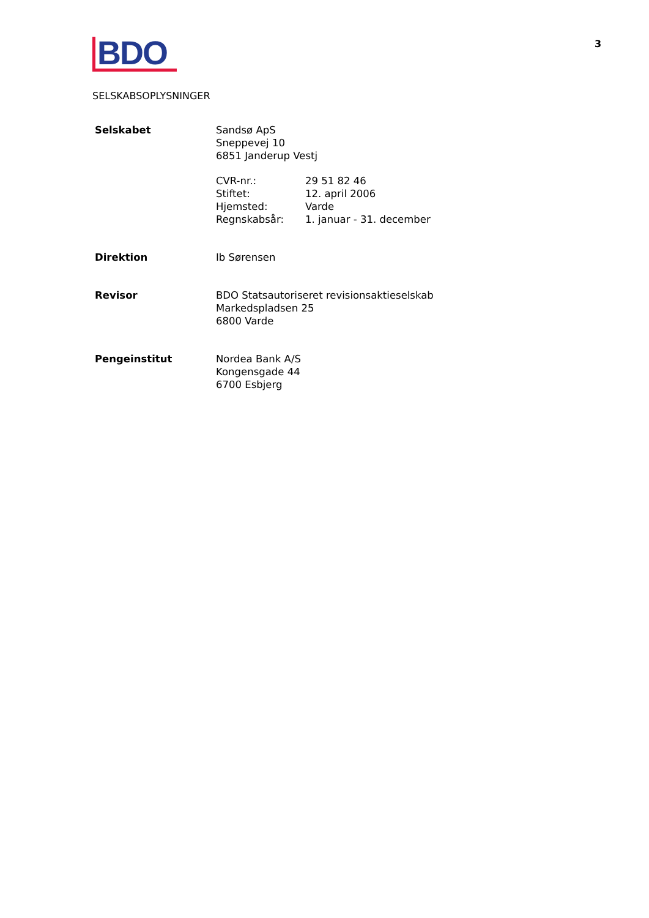3
BDO
SELSKABSOPLYSNINGER
Selskabet Sandsø ApS
Sneppevej 10
6851 Janderup Vestj
CVR-nr.:
Stiftet:
Hjemsted:
Regnskabsår:
29 51 82 46
12. april 2006
Varde
1. januar - 31. december
Direktion Ib Sørensen
Revisor BDO Statsautoriseret revisionsaktieselskab
Markedspladsen 25
6800 Varde
Pengeinstitut Nordea Bank A/S
Kongensgade 44
6700 Esbjerg